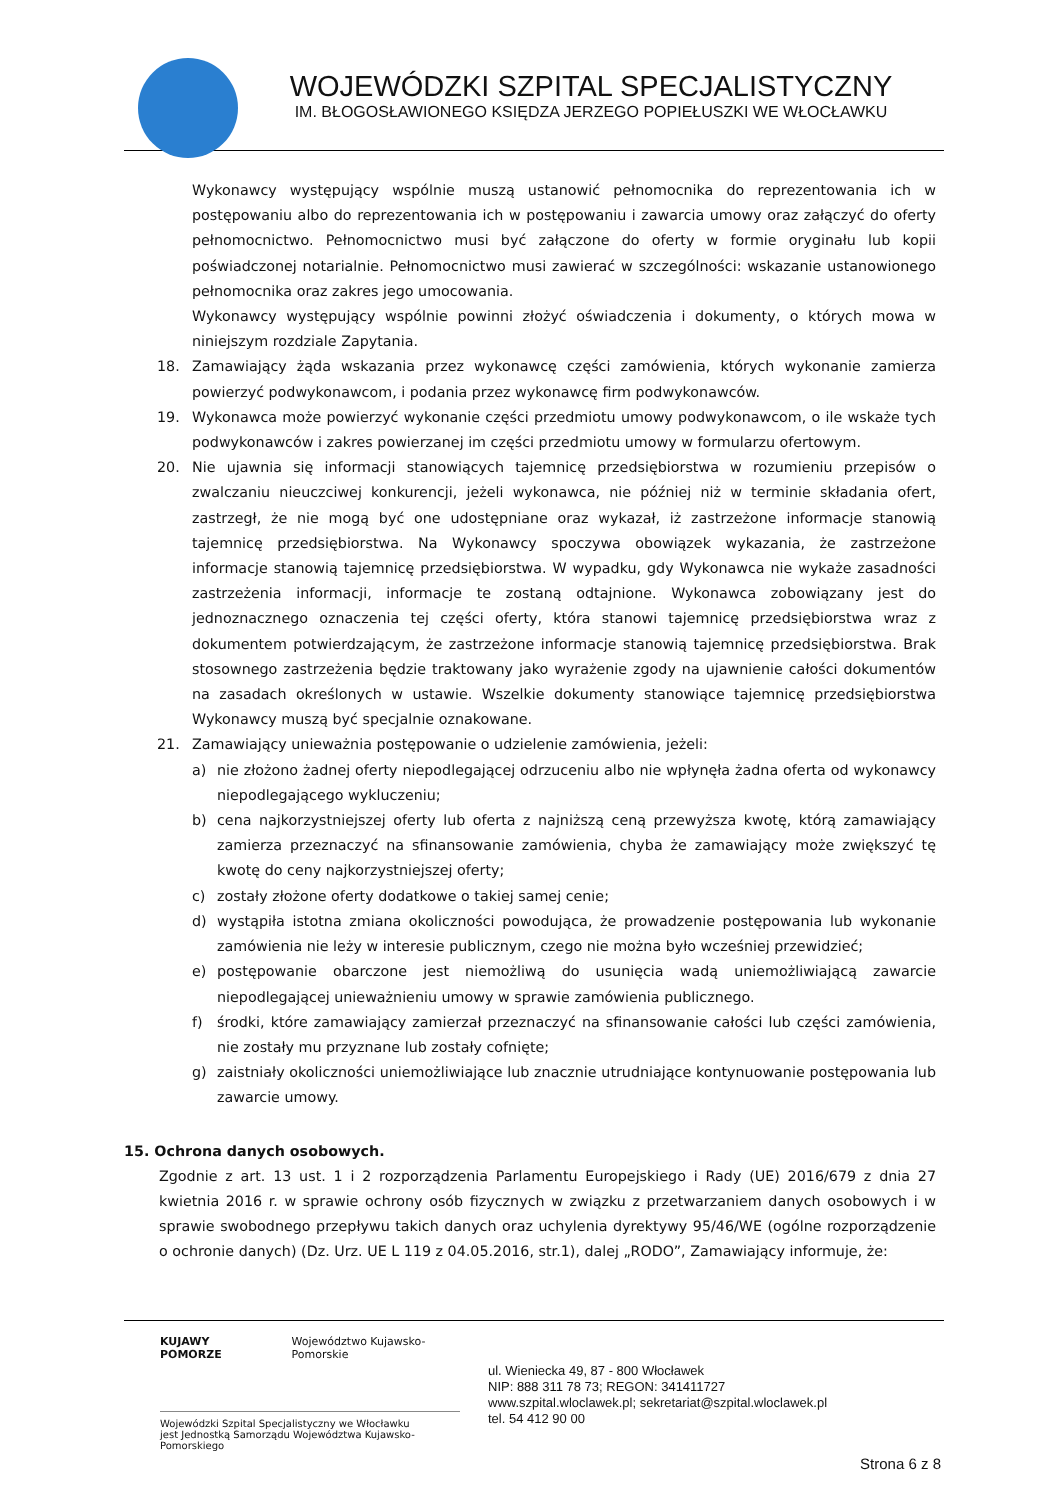WOJEWÓDZKI SZPITAL SPECJALISTYCZNY
IM. BŁOGOSŁAWIONEGO KSIĘDZA JERZEGO POPIEŁUSZKI WE WŁOCŁAWKU
Wykonawcy występujący wspólnie muszą ustanowić pełnomocnika do reprezentowania ich w postępowaniu albo do reprezentowania ich w postępowaniu i zawarcia umowy oraz załączyć do oferty pełnomocnictwo. Pełnomocnictwo musi być załączone do oferty w formie oryginału lub kopii poświadczonej notarialnie. Pełnomocnictwo musi zawierać w szczególności: wskazanie ustanowionego pełnomocnika oraz zakres jego umocowania.
Wykonawcy występujący wspólnie powinni złożyć oświadczenia i dokumenty, o których mowa w niniejszym rozdziale Zapytania.
18. Zamawiający żąda wskazania przez wykonawcę części zamówienia, których wykonanie zamierza powierzyć podwykonawcom, i podania przez wykonawcę firm podwykonawców.
19. Wykonawca może powierzyć wykonanie części przedmiotu umowy podwykonawcom, o ile wskaże tych podwykonawców i zakres powierzanej im części przedmiotu umowy w formularzu ofertowym.
20. Nie ujawnia się informacji stanowiących tajemnicę przedsiębiorstwa w rozumieniu przepisów o zwalczaniu nieuczciwej konkurencji, jeżeli wykonawca, nie później niż w terminie składania ofert, zastrzegł, że nie mogą być one udostępniane oraz wykazał, iż zastrzeżone informacje stanowią tajemnicę przedsiębiorstwa. Na Wykonawcy spoczywa obowiązek wykazania, że zastrzeżone informacje stanowią tajemnicę przedsiębiorstwa. W wypadku, gdy Wykonawca nie wykaże zasadności zastrzeżenia informacji, informacje te zostaną odtajnione. Wykonawca zobowiązany jest do jednoznacznego oznaczenia tej części oferty, która stanowi tajemnicę przedsiębiorstwa wraz z dokumentem potwierdzającym, że zastrzeżone informacje stanowią tajemnicę przedsiębiorstwa. Brak stosownego zastrzeżenia będzie traktowany jako wyrażenie zgody na ujawnienie całości dokumentów na zasadach określonych w ustawie. Wszelkie dokumenty stanowiące tajemnicę przedsiębiorstwa Wykonawcy muszą być specjalnie oznakowane.
21. Zamawiający unieważnia postępowanie o udzielenie zamówienia, jeżeli:
a) nie złożono żadnej oferty niepodlegającej odrzuceniu albo nie wpłynęła żadna oferta od wykonawcy niepodlegającego wykluczeniu;
b) cena najkorzystniejszej oferty lub oferta z najniższą ceną przewyższa kwotę, którą zamawiający zamierza przeznaczyć na sfinansowanie zamówienia, chyba że zamawiający może zwiększyć tę kwotę do ceny najkorzystniejszej oferty;
c) zostały złożone oferty dodatkowe o takiej samej cenie;
d) wystąpiła istotna zmiana okoliczności powodująca, że prowadzenie postępowania lub wykonanie zamówienia nie leży w interesie publicznym, czego nie można było wcześniej przewidzieć;
e) postępowanie obarczone jest niemożliwą do usunięcia wadą uniemożliwiającą zawarcie niepodlegającej unieważnieniu umowy w sprawie zamówienia publicznego.
f) środki, które zamawiający zamierzał przeznaczyć na sfinansowanie całości lub części zamówienia, nie zostały mu przyznane lub zostały cofnięte;
g) zaistniały okoliczności uniemożliwiające lub znacznie utrudniające kontynuowanie postępowania lub zawarcie umowy.
15. Ochrona danych osobowych.
Zgodnie z art. 13 ust. 1 i 2 rozporządzenia Parlamentu Europejskiego i Rady (UE) 2016/679 z dnia 27 kwietnia 2016 r. w sprawie ochrony osób fizycznych w związku z przetwarzaniem danych osobowych i w sprawie swobodnego przepływu takich danych oraz uchylenia dyrektywy 95/46/WE (ogólne rozporządzenie o ochronie danych) (Dz. Urz. UE L 119 z 04.05.2016, str.1), dalej „RODO”, Zamawiający informuje, że:
KUJAWY POMORZE Województwo Kujawsko-Pomorskie
Wojewódzki Szpital Specjalistyczny we Włocławku
jest Jednostką Samorządu Województwa Kujawsko-Pomorskiego
ul. Wieniecka 49, 87 - 800 Włocławek
NIP: 888 311 78 73; REGON: 341411727
www.szpital.wloclawek.pl; sekretariat@szpital.wloclawek.pl
tel. 54 412 90 00
Strona 6 z 8